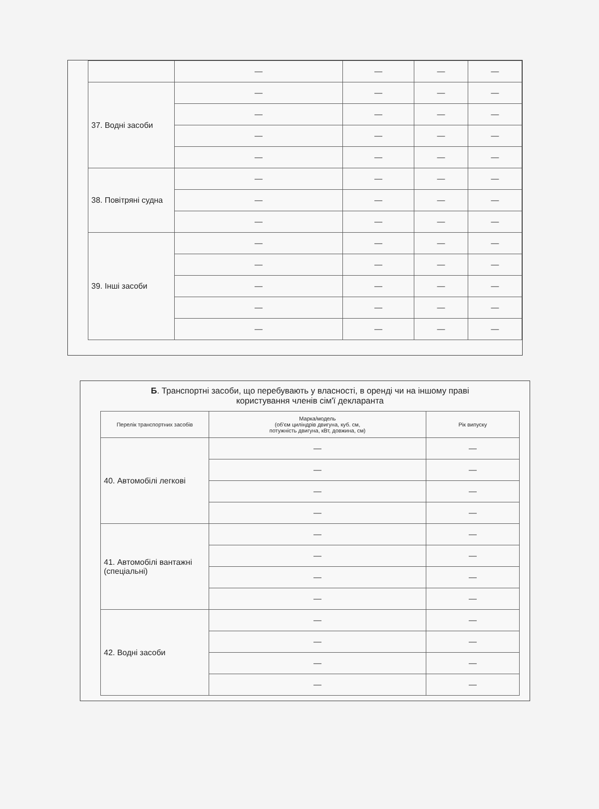| | — | — | — | — |
| 37. Водні засоби | — | — | — | — |
| | — | — | — | — |
| | — | — | — | — |
| | — | — | — | — |
| 38. Повітряні судна | — | — | — | — |
| | — | — | — | — |
| | — | — | — | — |
| 39. Інші засоби | — | — | — | — |
| | — | — | — | — |
| | — | — | — | — |
| | — | — | — | — |
| | — | — | — | — |
Б. Транспортні засоби, що перебувають у власності, в оренді чи на іншому праві
користування членів сім'ї декларанта
| Перелік транспортних засобів | Марка/модель (об'єм циліндрів двигуна, куб. см, потужність двигуна, кВт, довжина, см) | Рік випуску |
| --- | --- | --- |
| 40. Автомобілі легкові | — | — |
| | — | — |
| | — | — |
| | — | — |
| 41. Автомобілі вантажні (спеціальні) | — | — |
| | — | — |
| | — | — |
| | — | — |
| 42. Водні засоби | — | — |
| | — | — |
| | — | — |
| | — | — |